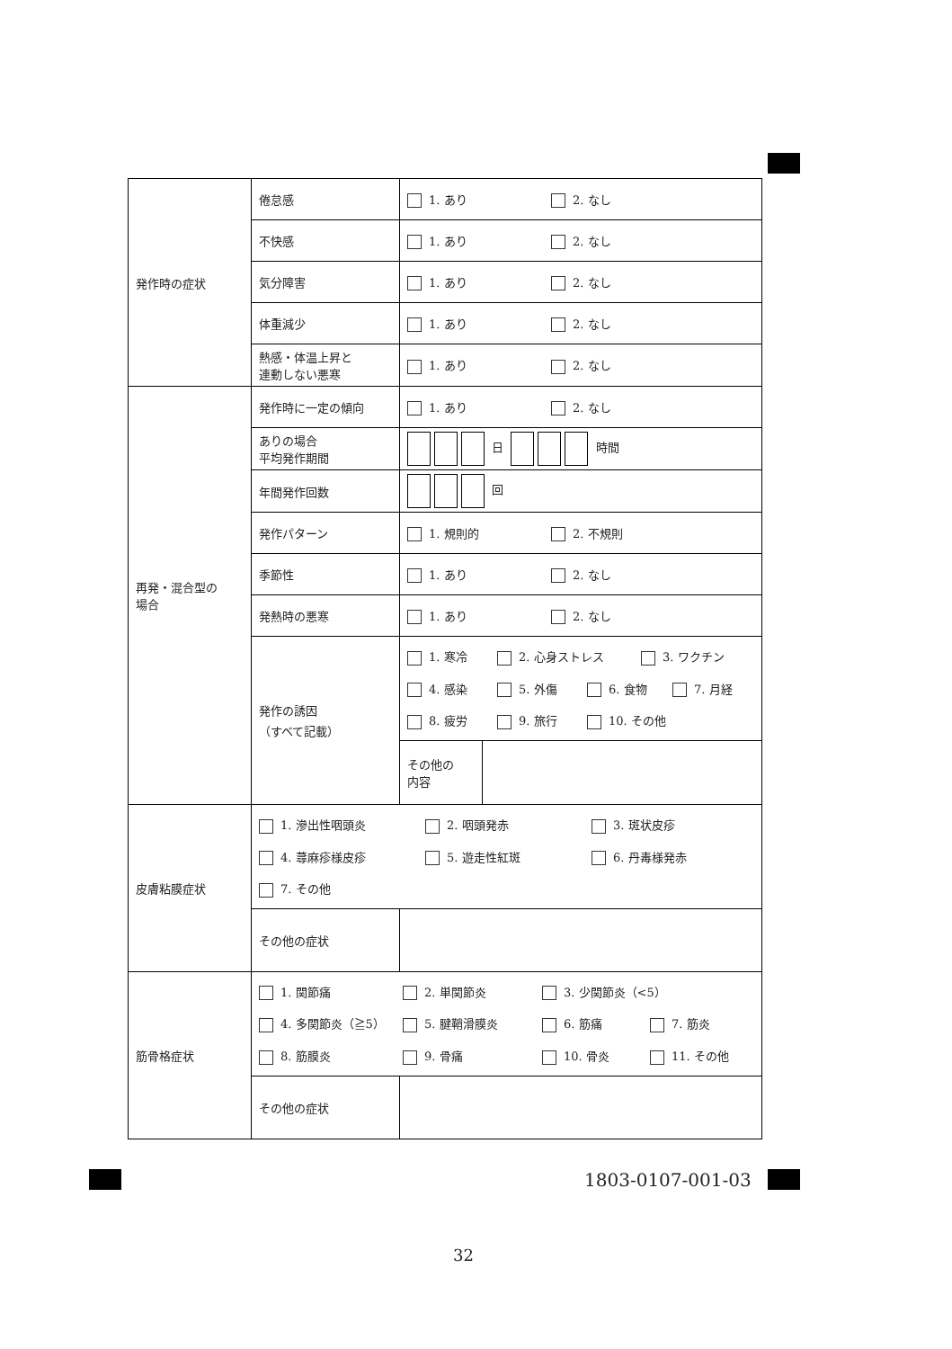| 発作時の症状 | 倦怠感 | 1. あり 2. なし |
| | 不快感 | 1. あり 2. なし |
| | 気分障害 | 1. あり 2. なし |
| | 体重減少 | 1. あり 2. なし |
| | 熱感・体温上昇と 連動しない悪寒 | 1. あり 2. なし |
| 再発・混合型の 場合 | 発作時に一定の傾向 | 1. あり 2. なし |
| | ありの場合 平均発作期間 | 日 時間 |
| | 年間発作回数 | 回 |
| | 発作パターン | 1. 規則的 2. 不規則 |
| | 季節性 | 1. あり 2. なし |
| | 発熱時の悪寒 | 1. あり 2. なし |
| | 発作の誘因 （すべて記載） | 1. 寒冷 2. 心身ストレス 3. ワクチン 4. 感染 5. 外傷 6. 食物 7. 月経 8. 疲労 9. 旅行 10. その他 |
| | | / その他の 内容 / / |
| 皮膚粘膜症状 | 1. 滲出性咽頭炎 2. 咽頭発赤 3. 斑状皮疹 4. 蕁麻疹様皮疹 5. 遊走性紅斑 6. 丹毒様発赤 7. その他 | |
| | その他の症状 | |
| 筋骨格症状 | 1. 関節痛 2. 単関節炎 3. 少関節炎（<5） 4. 多関節炎（≧5） 5. 腱鞘滑膜炎 6. 筋痛 7. 筋炎 8. 筋膜炎 9. 骨痛 10. 骨炎 11. その他 | |
| | その他の症状 | |
1803-0107-001-03
32